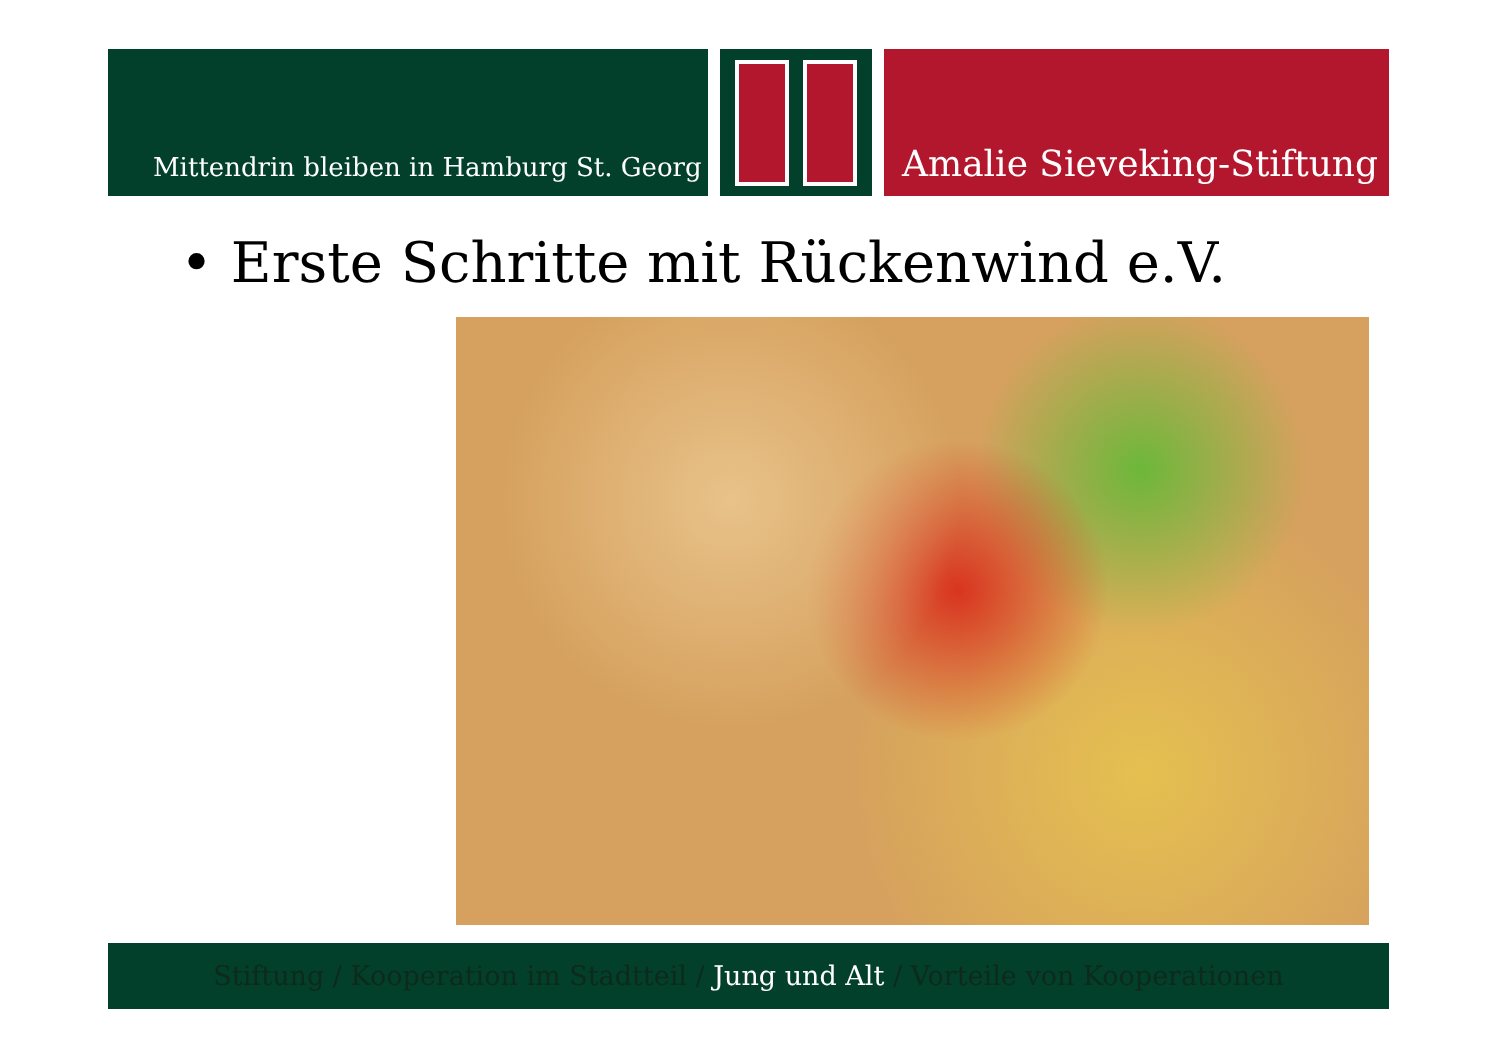Mittendrin bleiben in Hamburg St. Georg
Amalie Sieveking-Stiftung
• Erste Schritte mit Rückenwind e.V.
Stiftung / Kooperation im Stadtteil / Jung und Alt / Vorteile von Kooperationen